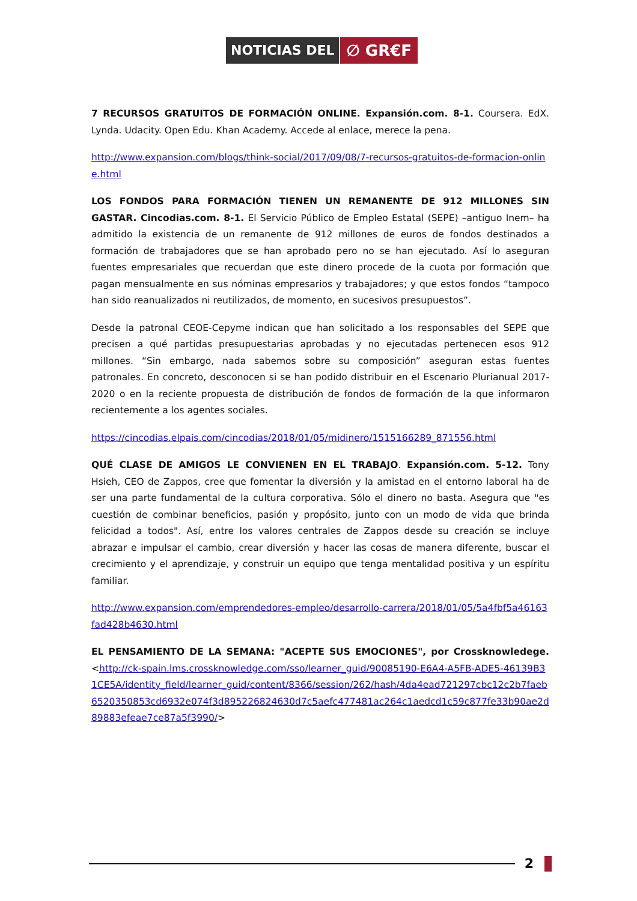NOTICIAS DEL
∅ GR€F
7 RECURSOS GRATUITOS DE FORMACIÓN ONLINE. Expansión.com. 8-1. Coursera. EdX. Lynda. Udacity. Open Edu. Khan Academy. Accede al enlace, merece la pena.
http://www.expansion.com/blogs/think-social/2017/09/08/7-recursos-gratuitos-de-formacion-online.html
LOS FONDOS PARA FORMACIÓN TIENEN UN REMANENTE DE 912 MILLONES SIN GASTAR. Cincodias.com. 8-1. El Servicio Público de Empleo Estatal (SEPE) –antiguo Inem– ha admitido la existencia de un remanente de 912 millones de euros de fondos destinados a formación de trabajadores que se han aprobado pero no se han ejecutado. Así lo aseguran fuentes empresariales que recuerdan que este dinero procede de la cuota por formación que pagan mensualmente en sus nóminas empresarios y trabajadores; y que estos fondos “tampoco han sido reanualizados ni reutilizados, de momento, en sucesivos presupuestos”.
Desde la patronal CEOE-Cepyme indican que han solicitado a los responsables del SEPE que precisen a qué partidas presupuestarias aprobadas y no ejecutadas pertenecen esos 912 millones. “Sin embargo, nada sabemos sobre su composición” aseguran estas fuentes patronales. En concreto, desconocen si se han podido distribuir en el Escenario Plurianual 2017-2020 o en la reciente propuesta de distribución de fondos de formación de la que informaron recientemente a los agentes sociales.
https://cincodias.elpais.com/cincodias/2018/01/05/midinero/1515166289_871556.html
QUÉ CLASE DE AMIGOS LE CONVIENEN EN EL TRABAJO. Expansión.com. 5-12. Tony Hsieh, CEO de Zappos, cree que fomentar la diversión y la amistad en el entorno laboral ha de ser una parte fundamental de la cultura corporativa. Sólo el dinero no basta. Asegura que "es cuestión de combinar beneficios, pasión y propósito, junto con un modo de vida que brinda felicidad a todos". Así, entre los valores centrales de Zappos desde su creación se incluye abrazar e impulsar el cambio, crear diversión y hacer las cosas de manera diferente, buscar el crecimiento y el aprendizaje, y construir un equipo que tenga mentalidad positiva y un espíritu familiar.
http://www.expansion.com/emprendedores-empleo/desarrollo-carrera/2018/01/05/5a4fbf5a46163fad428b4630.html
EL PENSAMIENTO DE LA SEMANA: "ACEPTE SUS EMOCIONES", por Crossknowledege. <http://ck-spain.lms.crossknowledge.com/sso/learner_guid/90085190-E6A4-A5FB-ADE5-46139B31CE5A/identity_field/learner_guid/content/8366/session/262/hash/4da4ead721297cbc12c2b7faeb6520350853cd6932e074f3d895226824630d7c5aefc477481ac264c1aedcd1c59c877fe33b90ae2d89883efeae7ce87a5f3990/>
2